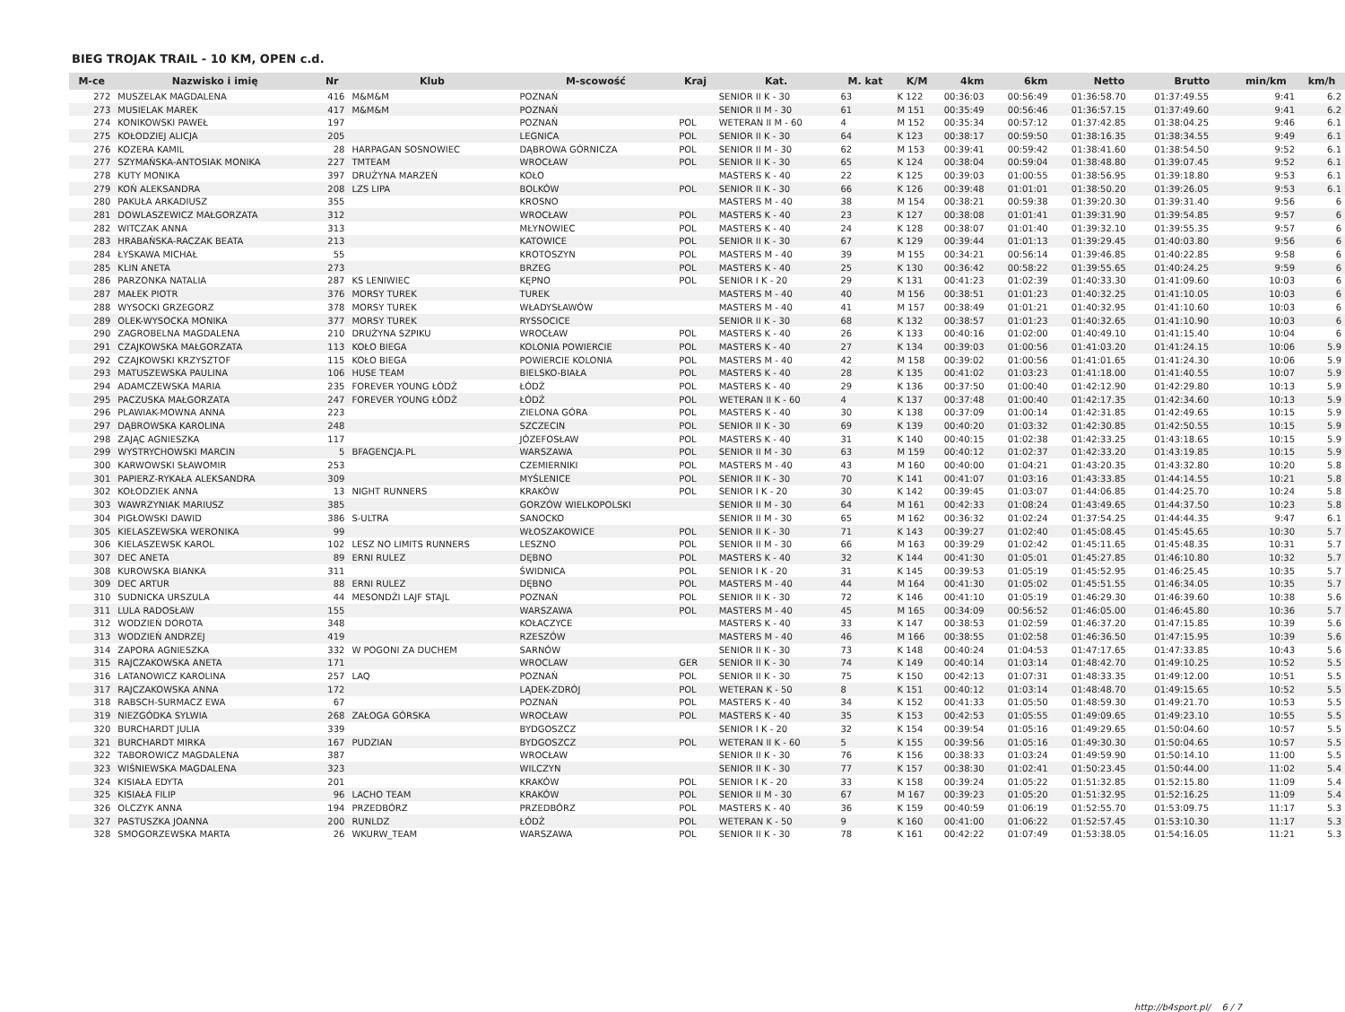BIEG TROJAK TRAIL - 10 KM, OPEN c.d.
| M-ce | Nazwisko i imię | Nr | Klub | M-scowość | Kraj | Kat. | M. kat | K/M | 4km | 6km | Netto | Brutto | min/km | km/h |
| --- | --- | --- | --- | --- | --- | --- | --- | --- | --- | --- | --- | --- | --- | --- |
| 272 | MUSZELAK MAGDALENA | 416 | M&M&M | POZNAŃ | | SENIOR II K - 30 | 63 | K 122 | 00:36:03 | 00:56:49 | 01:36:58.70 | 01:37:49.55 | 9:41 | 6.2 |
| 273 | MUSIELAK MAREK | 417 | M&M&M | POZNAŃ | | SENIOR II M - 30 | 61 | M 151 | 00:35:49 | 00:56:46 | 01:36:57.15 | 01:37:49.60 | 9:41 | 6.2 |
| 274 | KONIKOWSKI PAWEŁ | 197 | | POZNAŃ | POL | WETERAN II M - 60 | 4 | M 152 | 00:35:34 | 00:57:12 | 01:37:42.85 | 01:38:04.25 | 9:46 | 6.1 |
| 275 | KOŁODZIEJ ALICJA | 205 | | LEGNICA | POL | SENIOR II K - 30 | 64 | K 123 | 00:38:17 | 00:59:50 | 01:38:16.35 | 01:38:34.55 | 9:49 | 6.1 |
| 276 | KOZERA KAMIL | 28 | HARPAGAN SOSNOWIEC | DĄBROWA GÓRNICZA | POL | SENIOR II M - 30 | 62 | M 153 | 00:39:41 | 00:59:42 | 01:38:41.60 | 01:38:54.50 | 9:52 | 6.1 |
| 277 | SZYMAŃSKA-ANTOSIAK MONIKA | 227 | TMTEAM | WROCŁAW | POL | SENIOR II K - 30 | 65 | K 124 | 00:38:04 | 00:59:04 | 01:38:48.80 | 01:39:07.45 | 9:52 | 6.1 |
| 278 | KUTY MONIKA | 397 | DRUŻYNA MARZEŃ | KOŁO | | MASTERS K - 40 | 22 | K 125 | 00:39:03 | 01:00:55 | 01:38:56.95 | 01:39:18.80 | 9:53 | 6.1 |
| 279 | KOŃ ALEKSANDRA | 208 | LZS LIPA | BOLKÓW | POL | SENIOR II K - 30 | 66 | K 126 | 00:39:48 | 01:01:01 | 01:38:50.20 | 01:39:26.05 | 9:53 | 6.1 |
| 280 | PAKUŁA ARKADIUSZ | 355 | | KROSNO | | MASTERS M - 40 | 38 | M 154 | 00:38:21 | 00:59:38 | 01:39:20.30 | 01:39:31.40 | 9:56 | 6 |
| 281 | DOWLASZEWICZ MAŁGORZATA | 312 | | WROCŁAW | POL | MASTERS K - 40 | 23 | K 127 | 00:38:08 | 01:01:41 | 01:39:31.90 | 01:39:54.85 | 9:57 | 6 |
| 282 | WITCZAK ANNA | 313 | | MŁYNOWIEC | POL | MASTERS K - 40 | 24 | K 128 | 00:38:07 | 01:01:40 | 01:39:32.10 | 01:39:55.35 | 9:57 | 6 |
| 283 | HRABAŃSKA-RACZAK BEATA | 213 | | KATOWICE | POL | SENIOR II K - 30 | 67 | K 129 | 00:39:44 | 01:01:13 | 01:39:29.45 | 01:40:03.80 | 9:56 | 6 |
| 284 | ŁYSKAWA MICHAŁ | 55 | | KROTOSZYN | POL | MASTERS M - 40 | 39 | M 155 | 00:34:21 | 00:56:14 | 01:39:46.85 | 01:40:22.85 | 9:58 | 6 |
| 285 | KLIN ANETA | 273 | | BRZEG | POL | MASTERS K - 40 | 25 | K 130 | 00:36:42 | 00:58:22 | 01:39:55.65 | 01:40:24.25 | 9:59 | 6 |
| 286 | PARZONKA NATALIA | 287 | KS LENIWIEC | KĘPNO | POL | SENIOR I K - 20 | 29 | K 131 | 00:41:23 | 01:02:39 | 01:40:33.30 | 01:41:09.60 | 10:03 | 6 |
| 287 | MAŁEK PIOTR | 376 | MORSY TUREK | TUREK | | MASTERS M - 40 | 40 | M 156 | 00:38:51 | 01:01:23 | 01:40:32.25 | 01:41:10.05 | 10:03 | 6 |
| 288 | WYSOCKI GRZEGORZ | 378 | MORSY TUREK | WŁADYSŁAWÓW | | MASTERS M - 40 | 41 | M 157 | 00:38:49 | 01:01:21 | 01:40:32.95 | 01:41:10.60 | 10:03 | 6 |
| 289 | OLEK-WYSOCKA MONIKA | 377 | MORSY TUREK | RYSSOCICE | | SENIOR II K - 30 | 68 | K 132 | 00:38:57 | 01:01:23 | 01:40:32.65 | 01:41:10.90 | 10:03 | 6 |
| 290 | ZAGROBELNA MAGDALENA | 210 | DRUŻYNA SZPIKU | WROCŁAW | POL | MASTERS K - 40 | 26 | K 133 | 00:40:16 | 01:02:00 | 01:40:49.10 | 01:41:15.40 | 10:04 | 6 |
| 291 | CZAJKOWSKA MAŁGORZATA | 113 | KOŁO BIEGA | KOLONIA POWIERCIE | POL | MASTERS K - 40 | 27 | K 134 | 00:39:03 | 01:00:56 | 01:41:03.20 | 01:41:24.15 | 10:06 | 5.9 |
| 292 | CZAJKOWSKI KRZYSZTOF | 115 | KOŁO BIEGA | POWIERCIE KOLONIA | POL | MASTERS M - 40 | 42 | M 158 | 00:39:02 | 01:00:56 | 01:41:01.65 | 01:41:24.30 | 10:06 | 5.9 |
| 293 | MATUSZEWSKA PAULINA | 106 | HUSE TEAM | BIELSKO-BIAŁA | POL | MASTERS K - 40 | 28 | K 135 | 00:41:02 | 01:03:23 | 01:41:18.00 | 01:41:40.55 | 10:07 | 5.9 |
| 294 | ADAMCZEWSKA MARIA | 235 | FOREVER YOUNG ŁÓDŹ | ŁÓDŹ | POL | MASTERS K - 40 | 29 | K 136 | 00:37:50 | 01:00:40 | 01:42:12.90 | 01:42:29.80 | 10:13 | 5.9 |
| 295 | PACZUSKA MAŁGORZATA | 247 | FOREVER YOUNG ŁÓDŹ | ŁÓDŹ | POL | WETERAN II K - 60 | 4 | K 137 | 00:37:48 | 01:00:40 | 01:42:17.35 | 01:42:34.60 | 10:13 | 5.9 |
| 296 | PLAWIAK-MOWNA ANNA | 223 | | ZIELONA GÓRA | POL | MASTERS K - 40 | 30 | K 138 | 00:37:09 | 01:00:14 | 01:42:31.85 | 01:42:49.65 | 10:15 | 5.9 |
| 297 | DĄBROWSKA KAROLINA | 248 | | SZCZECIN | POL | SENIOR II K - 30 | 69 | K 139 | 00:40:20 | 01:03:32 | 01:42:30.85 | 01:42:50.55 | 10:15 | 5.9 |
| 298 | ZAJĄC AGNIESZKA | 117 | | JÓZEFOSŁAW | POL | MASTERS K - 40 | 31 | K 140 | 00:40:15 | 01:02:38 | 01:42:33.25 | 01:43:18.65 | 10:15 | 5.9 |
| 299 | WYSTRYCHOWSKI MARCIN | 5 | BFAGENCJA.PL | WARSZAWA | POL | SENIOR II M - 30 | 63 | M 159 | 00:40:12 | 01:02:37 | 01:42:33.20 | 01:43:19.85 | 10:15 | 5.9 |
| 300 | KARWOWSKI SŁAWOMIR | 253 | | CZEMIERNIKI | POL | MASTERS M - 40 | 43 | M 160 | 00:40:00 | 01:04:21 | 01:43:20.35 | 01:43:32.80 | 10:20 | 5.8 |
| 301 | PAPIERZ-RYKAŁA ALEKSANDRA | 309 | | MYŚLENICE | POL | SENIOR II K - 30 | 70 | K 141 | 00:41:07 | 01:03:16 | 01:43:33.85 | 01:44:14.55 | 10:21 | 5.8 |
| 302 | KOŁODZIEK ANNA | 13 | NIGHT RUNNERS | KRAKÓW | POL | SENIOR I K - 20 | 30 | K 142 | 00:39:45 | 01:03:07 | 01:44:06.85 | 01:44:25.70 | 10:24 | 5.8 |
| 303 | WAWRZYNIAK MARIUSZ | 385 | | GORZÓW WIELKOPOLSKI | | SENIOR II M - 30 | 64 | M 161 | 00:42:33 | 01:08:24 | 01:43:49.65 | 01:44:37.50 | 10:23 | 5.8 |
| 304 | PIGŁOWSKI DAWID | 386 | S-ULTRA | SANOCKO | | SENIOR II M - 30 | 65 | M 162 | 00:36:32 | 01:02:24 | 01:37:54.25 | 01:44:44.35 | 9:47 | 6.1 |
| 305 | KIELASZEWSKA WERONIKA | 99 | | WŁOSZAKOWICE | POL | SENIOR II K - 30 | 71 | K 143 | 00:39:27 | 01:02:40 | 01:45:08.45 | 01:45:45.65 | 10:30 | 5.7 |
| 306 | KIELASZEWSK KAROL | 102 | LESZ NO LIMITS RUNNERS | LESZNO | POL | SENIOR II M - 30 | 66 | M 163 | 00:39:29 | 01:02:42 | 01:45:11.65 | 01:45:48.35 | 10:31 | 5.7 |
| 307 | DEC ANETA | 89 | ERNI RULEZ | DĘBNO | POL | MASTERS K - 40 | 32 | K 144 | 00:41:30 | 01:05:01 | 01:45:27.85 | 01:46:10.80 | 10:32 | 5.7 |
| 308 | KUROWSKA BIANKA | 311 | | ŚWIDNICA | POL | SENIOR I K - 20 | 31 | K 145 | 00:39:53 | 01:05:19 | 01:45:52.95 | 01:46:25.45 | 10:35 | 5.7 |
| 309 | DEC ARTUR | 88 | ERNI RULEZ | DĘBNO | POL | MASTERS M - 40 | 44 | M 164 | 00:41:30 | 01:05:02 | 01:45:51.55 | 01:46:34.05 | 10:35 | 5.7 |
| 310 | SUDNICKA URSZULA | 44 | MESONDŻI LAJF STAJL | POZNAŃ | POL | SENIOR II K - 30 | 72 | K 146 | 00:41:10 | 01:05:19 | 01:46:29.30 | 01:46:39.60 | 10:38 | 5.6 |
| 311 | LULA RADOSŁAW | 155 | | WARSZAWA | POL | MASTERS M - 40 | 45 | M 165 | 00:34:09 | 00:56:52 | 01:46:05.00 | 01:46:45.80 | 10:36 | 5.7 |
| 312 | WODZIEŃ DOROTA | 348 | | KOŁACZYCE | | MASTERS K - 40 | 33 | K 147 | 00:38:53 | 01:02:59 | 01:46:37.20 | 01:47:15.85 | 10:39 | 5.6 |
| 313 | WODZIEŃ ANDRZEJ | 419 | | RZESZÓW | | MASTERS M - 40 | 46 | M 166 | 00:38:55 | 01:02:58 | 01:46:36.50 | 01:47:15.95 | 10:39 | 5.6 |
| 314 | ZAPORA AGNIESZKA | 332 | W POGONI ZA DUCHEM | SARNÓW | | SENIOR II K - 30 | 73 | K 148 | 00:40:24 | 01:04:53 | 01:47:17.65 | 01:47:33.85 | 10:43 | 5.6 |
| 315 | RAJCZAKOWSKA ANETA | 171 | | WROCLAW | GER | SENIOR II K - 30 | 74 | K 149 | 00:40:14 | 01:03:14 | 01:48:42.70 | 01:49:10.25 | 10:52 | 5.5 |
| 316 | LATANOWICZ KAROLINA | 257 | LAQ | POZNAŃ | POL | SENIOR II K - 30 | 75 | K 150 | 00:42:13 | 01:07:31 | 01:48:33.35 | 01:49:12.00 | 10:51 | 5.5 |
| 317 | RAJCZAKOWSKA ANNA | 172 | | LĄDEK-ZDRÓJ | POL | WETERAN K - 50 | 8 | K 151 | 00:40:12 | 01:03:14 | 01:48:48.70 | 01:49:15.65 | 10:52 | 5.5 |
| 318 | RABSCH-SURMACZ EWA | 67 | | POZNAŃ | POL | MASTERS K - 40 | 34 | K 152 | 00:41:33 | 01:05:50 | 01:48:59.30 | 01:49:21.70 | 10:53 | 5.5 |
| 319 | NIEZGÓDKA SYLWIA | 268 | ZAŁOGA GÓRSKA | WROCŁAW | POL | MASTERS K - 40 | 35 | K 153 | 00:42:53 | 01:05:55 | 01:49:09.65 | 01:49:23.10 | 10:55 | 5.5 |
| 320 | BURCHARDT JULIA | 339 | | BYDGOSZCZ | | SENIOR I K - 20 | 32 | K 154 | 00:39:54 | 01:05:16 | 01:49:29.65 | 01:50:04.60 | 10:57 | 5.5 |
| 321 | BURCHARDT MIRKA | 167 | PUDZIAN | BYDGOSZCZ | POL | WETERAN II K - 60 | 5 | K 155 | 00:39:56 | 01:05:16 | 01:49:30.30 | 01:50:04.65 | 10:57 | 5.5 |
| 322 | TABOROWICZ MAGDALENA | 387 | | WROCŁAW | | SENIOR II K - 30 | 76 | K 156 | 00:38:33 | 01:03:24 | 01:49:59.90 | 01:50:14.10 | 11:00 | 5.5 |
| 323 | WIŚNIEWSKA MAGDALENA | 323 | | WILCZYN | | SENIOR II K - 30 | 77 | K 157 | 00:38:30 | 01:02:41 | 01:50:23.45 | 01:50:44.00 | 11:02 | 5.4 |
| 324 | KISIAŁA EDYTA | 201 | | KRAKÓW | POL | SENIOR I K - 20 | 33 | K 158 | 00:39:24 | 01:05:22 | 01:51:32.85 | 01:52:15.80 | 11:09 | 5.4 |
| 325 | KISIAŁA FILIP | 96 | LACHO TEAM | KRAKÓW | POL | SENIOR II M - 30 | 67 | M 167 | 00:39:23 | 01:05:20 | 01:51:32.95 | 01:52:16.25 | 11:09 | 5.4 |
| 326 | OLCZYK ANNA | 194 | PRZEDBÓRZ | PRZEDBÓRZ | POL | MASTERS K - 40 | 36 | K 159 | 00:40:59 | 01:06:19 | 01:52:55.70 | 01:53:09.75 | 11:17 | 5.3 |
| 327 | PASTUSZKA JOANNA | 200 | RUNLDZ | ŁÓDŹ | POL | WETERAN K - 50 | 9 | K 160 | 00:41:00 | 01:06:22 | 01:52:57.45 | 01:53:10.30 | 11:17 | 5.3 |
| 328 | SMOGORZEWSKA MARTA | 26 | WKURW_TEAM | WARSZAWA | POL | SENIOR II K - 30 | 78 | K 161 | 00:42:22 | 01:07:49 | 01:53:38.05 | 01:54:16.05 | 11:21 | 5.3 |
http://b4sport.pl/ 6 / 7